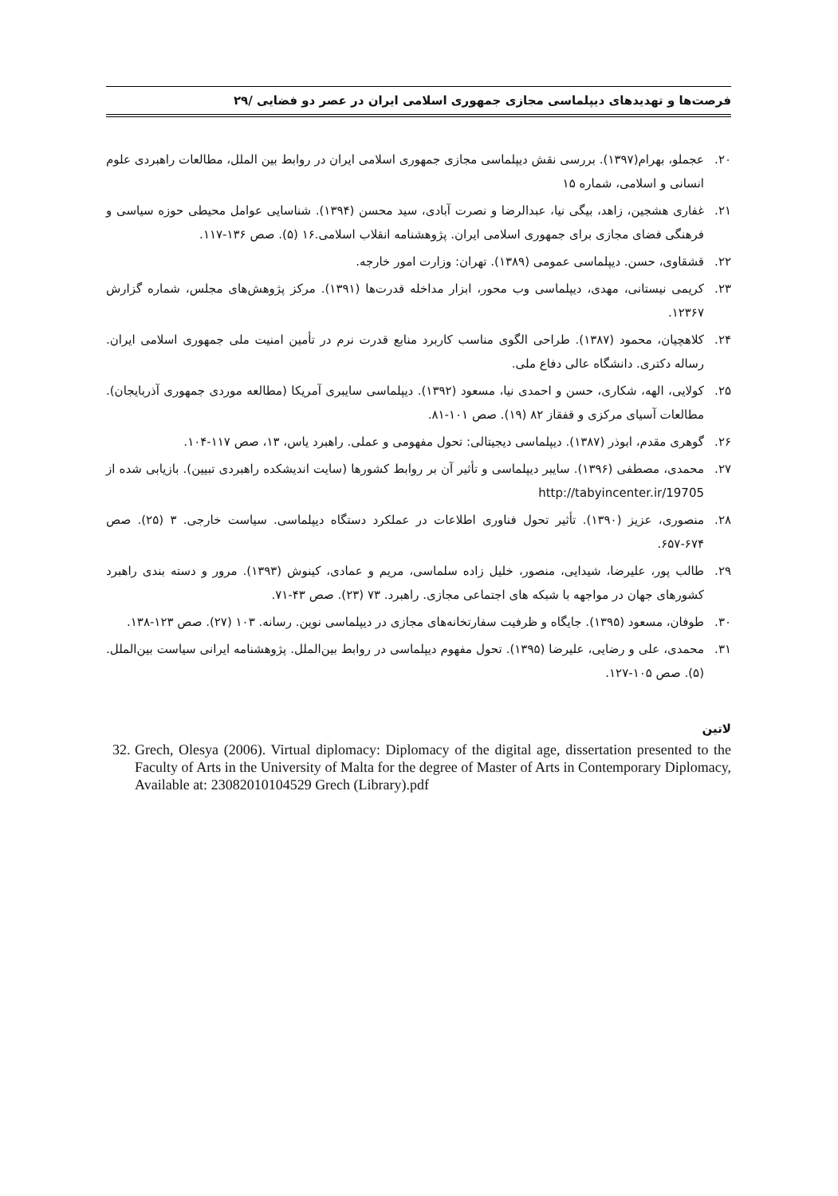فرصت‌ها و تهدیدهای دیپلماسی مجازی جمهوری اسلامی ایران در عصر دو فضایی /۲۹
۲۰. عجملو، بهرام(۱۳۹۷). بررسی نقش دیپلماسی مجازی جمهوری اسلامی ایران در روابط بین الملل، مطالعات راهبردی علوم انسانی و اسلامی، شماره ۱۵
۲۱. غفاری هشجین، زاهد، بیگی نیا، عبدالرضا و نصرت آبادی، سید محسن (۱۳۹۴). شناسایی عوامل محیطی حوزه سیاسی و فرهنگی فضای مجازی برای جمهوری اسلامی ایران. پژوهشنامه انقلاب اسلامی.۱۶ (۵). صص ۱۳۶-۱۱۷.
۲۲. قشقاوی، حسن. دیپلماسی عمومی (۱۳۸۹). تهران: وزارت امور خارجه.
۲۳. کریمی نیستانی، مهدی، دیپلماسی وب محور، ابزار مداخله قدرت‌ها (۱۳۹۱). مرکز پژوهش‌های مجلس، شماره گزارش ۱۲۳۶۷.
۲۴. کلاهچیان، محمود (۱۳۸۷). طراحی الگوی مناسب کاربرد منابع قدرت نرم در تأمین امنیت ملی جمهوری اسلامی ایران. رساله دکتری. دانشگاه عالی دفاع ملی.
۲۵. کولایی، الهه، شکاری، حسن و احمدی نیا، مسعود (۱۳۹۲). دیپلماسی سایبری آمریکا (مطالعه موردی جمهوری آذربایجان). مطالعات آسیای مرکزی و قفقاز ۸۲ (۱۹). صص ۱۰۱-۸۱.
۲۶. گوهری مقدم، ابوذر (۱۳۸۷). دیپلماسی دیجیتالی: تحول مفهومی و عملی. راهبرد یاس، ۱۳، صص ۱۱۷-۱۰۴.
۲۷. محمدی، مصطفی (۱۳۹۶). سایبر دیپلماسی و تأثیر آن بر روابط کشورها (سایت اندیشکده راهبردی تبیین). بازیابی شده از http://tabyincenter.ir/19705
۲۸. منصوری، عزیز (۱۳۹۰). تأثیر تحول فناوری اطلاعات در عملکرد دستگاه دیپلماسی. سیاست خارجی. ۳ (۲۵). صص ۶۷۴-۶۵۷.
۲۹. طالب پور، علیرضا، شیدایی، منصور، خلیل زاده سلماسی، مریم و عمادی، کینوش (۱۳۹۳). مرور و دسته بندی راهبرد کشورهای جهان در مواجهه با شبکه های اجتماعی مجازی. راهبرد. ۷۳ (۲۳). صص ۴۳-۷۱.
۳۰. طوفان، مسعود (۱۳۹۵). جایگاه و ظرفیت سفارتخانه‌های مجازی در دیپلماسی نوین. رسانه. ۱۰۳ (۲۷). صص ۱۲۳-۱۳۸.
۳۱. محمدی، علی و رضایی، علیرضا (۱۳۹۵). تحول مفهوم دیپلماسی در روابط بین‌الملل. پژوهشنامه ایرانی سیاست بین‌الملل. (۵). صص ۱۰۵-۱۲۷.
لاتین
32.
Grech, Olesya (2006). Virtual diplomacy: Diplomacy of the digital age, dissertation presented to the Faculty of Arts in the University of Malta for the degree of Master of Arts in Contemporary Diplomacy, Available at: 23082010104529 Grech (Library).pdf